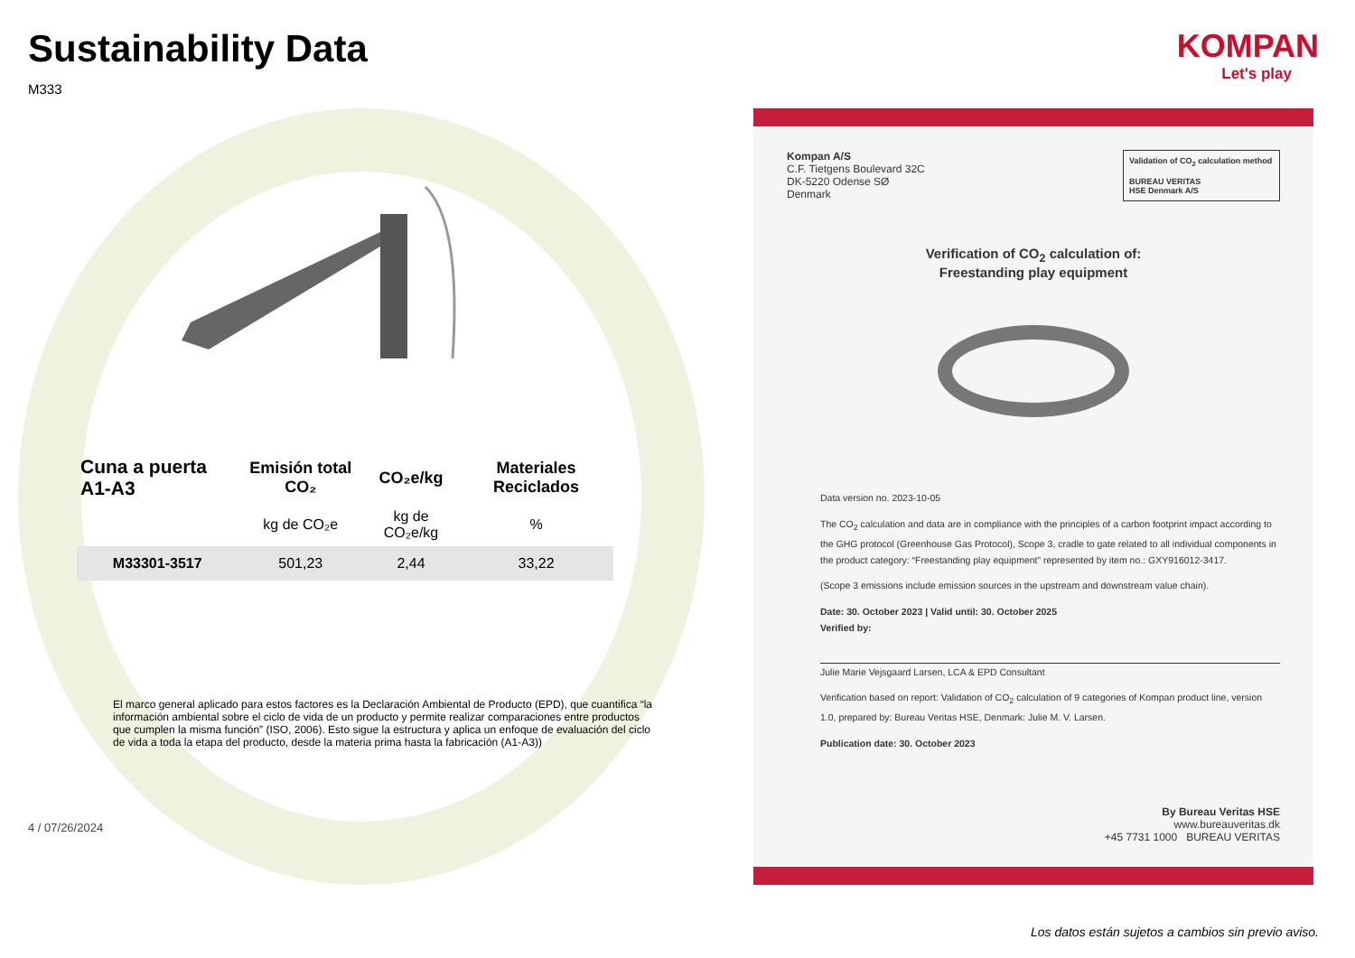Sustainability Data
M333
| Cuna a puerta A1-A3 | Emisión total CO₂ | CO₂e/kg | Materiales Reciclados |
| --- | --- | --- | --- |
| | kg de CO₂e | kg de CO₂e/kg | % |
| M33301-3517 | 501,23 | 2,44 | 33,22 |
El marco general aplicado para estos factores es la Declaración Ambiental de Producto (EPD), que cuantifica “la información ambiental sobre el ciclo de vida de un producto y permite realizar comparaciones entre productos que cumplen la misma función” (ISO, 2006). Esto sigue la estructura y aplica un enfoque de evaluación del ciclo de vida a toda la etapa del producto, desde la materia prima hasta la fabricación (A1-A3))
4 / 07/26/2024
KOMPAN
Let's play
Validation of CO<sub>2</sub> calculation method
BUREAU VERITAS
HSE Denmark A/S
Kompan A/S
C.F. Tietgens Boulevard 32C
DK-5220 Odense SØ
Denmark
Verification of CO<sub>2</sub> calculation of:
Freestanding play equipment
Data version no. 2023-10-05
The CO<sub>2</sub> calculation and data are in compliance with the principles of a carbon footprint impact according to the GHG protocol (Greenhouse Gas Protocol), Scope 3, cradle to gate related to all individual components in the product category: “Freestanding play equipment” represented by item no.: GXY916012-3417.
(Scope 3 emissions include emission sources in the upstream and downstream value chain).
Date: 30. October 2023 | Valid until: 30. October 2025
Verified by:
Julie Marie Vejsgaard Larsen, LCA & EPD Consultant
Verification based on report: Validation of CO<sub>2</sub> calculation of 9 categories of Kompan product line, version 1.0, prepared by: Bureau Veritas HSE, Denmark: Julie M. V. Larsen.
Publication date: 30. October 2023
By Bureau Veritas HSE
www.bureauveritas.dk
+45 7731 1000 BUREAU VERITAS
Los datos están sujetos a cambios sin previo aviso.